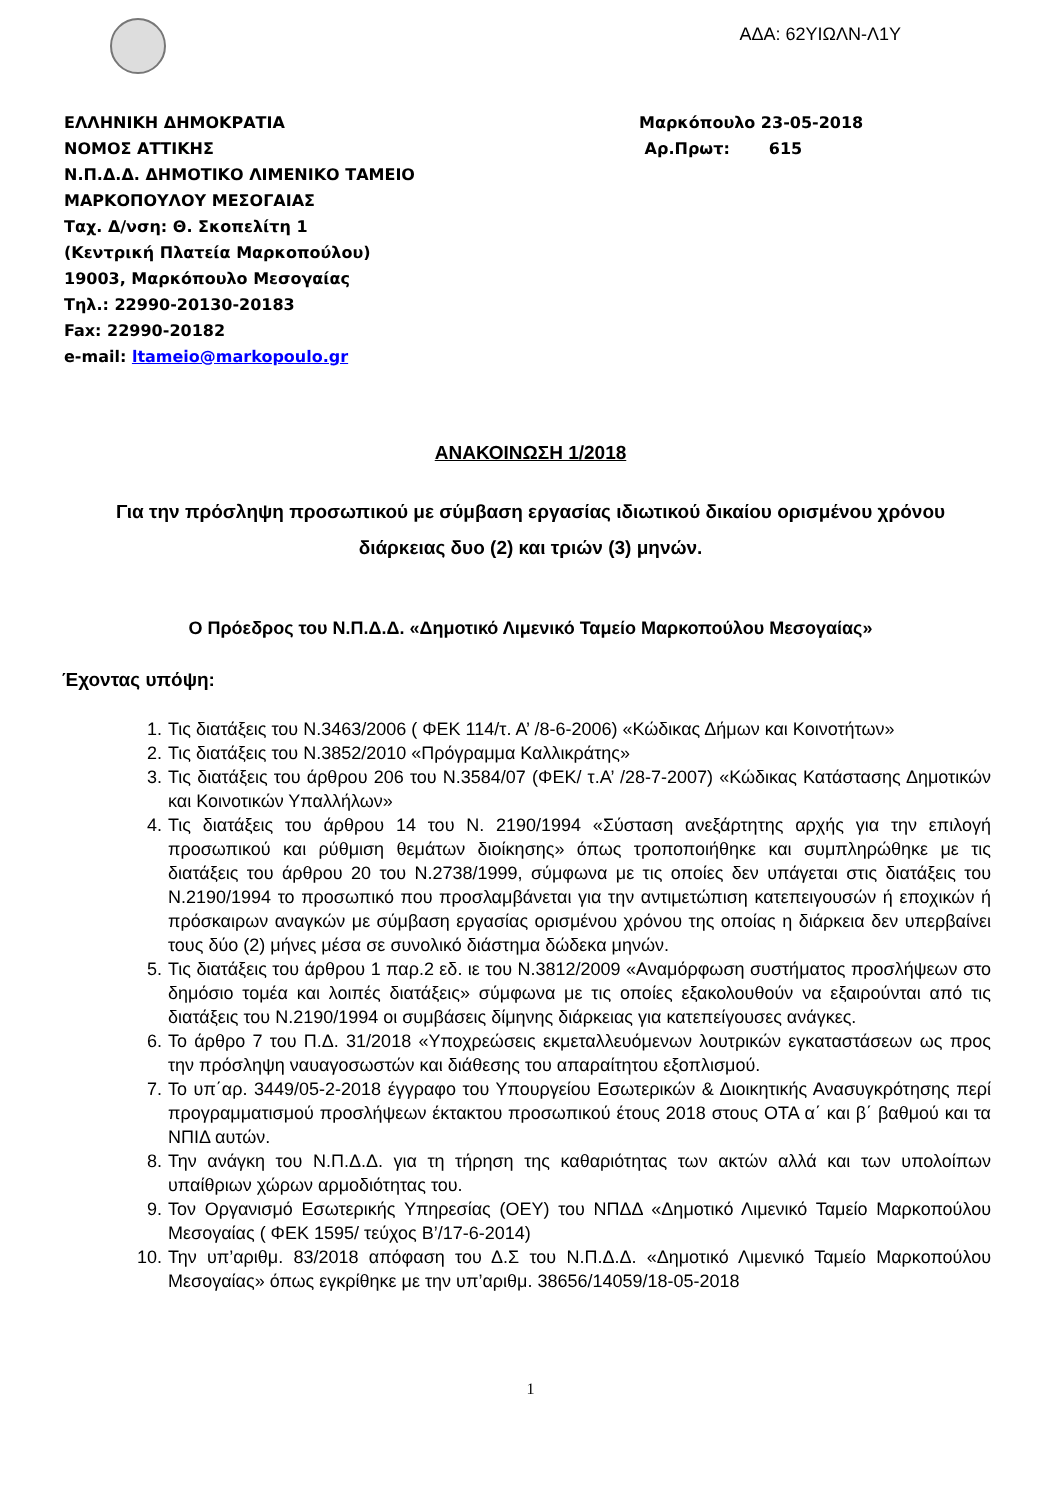ΑΔΑ: 62ΥΙΩΛΝ-Λ1Υ
ΕΛΛΗΝΙΚΗ ΔΗΜΟΚΡΑΤΙΑ
ΝΟΜΟΣ ΑΤΤΙΚΗΣ
Ν.Π.Δ.Δ. ΔΗΜΟΤΙΚΟ ΛΙΜΕΝΙΚΟ ΤΑΜΕΙΟ
ΜΑΡΚΟΠΟΥΛΟΥ ΜΕΣΟΓΑΙΑΣ
Ταχ. Δ/νση: Θ. Σκοπελίτη 1
(Κεντρική Πλατεία Μαρκοπούλου)
19003, Μαρκόπουλο Μεσογαίας
Τηλ.: 22990-20130-20183
Fax: 22990-20182
e-mail: ltameio@markopoulo.gr
Μαρκόπουλο 23-05-2018
Αρ.Πρωτ: 615
ΑΝΑΚΟΙΝΩΣΗ 1/2018
Για την πρόσληψη προσωπικού με σύμβαση εργασίας ιδιωτικού δικαίου ορισμένου χρόνου διάρκειας δυο (2) και τριών (3) μηνών.
Ο Πρόεδρος του Ν.Π.Δ.Δ. «Δημοτικό Λιμενικό Ταμείο Μαρκοπούλου Μεσογαίας»
Έχοντας υπόψη:
1. Τις διατάξεις του Ν.3463/2006 ( ΦΕΚ 114/τ. Α’ /8-6-2006) «Κώδικας Δήμων και Κοινοτήτων»
2. Τις διατάξεις του Ν.3852/2010 «Πρόγραμμα Καλλικράτης»
3. Τις διατάξεις του άρθρου 206 του Ν.3584/07 (ΦΕΚ/ τ.Α’ /28-7-2007) «Κώδικας Κατάστασης Δημοτικών και Κοινοτικών Υπαλλήλων»
4. Τις διατάξεις του άρθρου 14 του Ν. 2190/1994 «Σύσταση ανεξάρτητης αρχής για την επιλογή προσωπικού και ρύθμιση θεμάτων διοίκησης» όπως τροποποιήθηκε και συμπληρώθηκε με τις διατάξεις του άρθρου 20 του Ν.2738/1999, σύμφωνα με τις οποίες δεν υπάγεται στις διατάξεις του Ν.2190/1994 το προσωπικό που προσλαμβάνεται για την αντιμετώπιση κατεπειγουσών ή εποχικών ή πρόσκαιρων αναγκών με σύμβαση εργασίας ορισμένου χρόνου της οποίας η διάρκεια δεν υπερβαίνει τους δύο (2) μήνες μέσα σε συνολικό διάστημα δώδεκα μηνών.
5. Τις διατάξεις του άρθρου 1 παρ.2 εδ. ιε του Ν.3812/2009 «Αναμόρφωση συστήματος προσλήψεων στο δημόσιο τομέα και λοιπές διατάξεις» σύμφωνα με τις οποίες εξακολουθούν να εξαιρούνται από τις διατάξεις του Ν.2190/1994 οι συμβάσεις δίμηνης διάρκειας για κατεπείγουσες ανάγκες.
6. Το άρθρο 7 του Π.Δ. 31/2018 «Υποχρεώσεις εκμεταλλευόμενων λουτρικών εγκαταστάσεων ως προς την πρόσληψη ναυαγοσωστών και διάθεσης του απαραίτητου εξοπλισμού.
7. Το υπ΄αρ. 3449/05-2-2018 έγγραφο του Υπουργείου Εσωτερικών & Διοικητικής Ανασυγκρότησης περί προγραμματισμού προσλήψεων έκτακτου προσωπικού έτους 2018 στους ΟΤΑ α΄ και β΄ βαθμού και τα ΝΠΙΔ αυτών.
8. Την ανάγκη του Ν.Π.Δ.Δ. για τη τήρηση της καθαριότητας των ακτών αλλά και των υπολοίπων υπαίθριων χώρων αρμοδιότητας του.
9. Τον Οργανισμό Εσωτερικής Υπηρεσίας (ΟΕΥ) του ΝΠΔΔ «Δημοτικό Λιμενικό Ταμείο Μαρκοπούλου Μεσογαίας ( ΦΕΚ 1595/ τεύχος Β’/17-6-2014)
10. Την υπ’αριθμ. 83/2018 απόφαση του Δ.Σ του Ν.Π.Δ.Δ. «Δημοτικό Λιμενικό Ταμείο Μαρκοπούλου Μεσογαίας» όπως εγκρίθηκε με την υπ’αριθμ. 38656/14059/18-05-2018
1